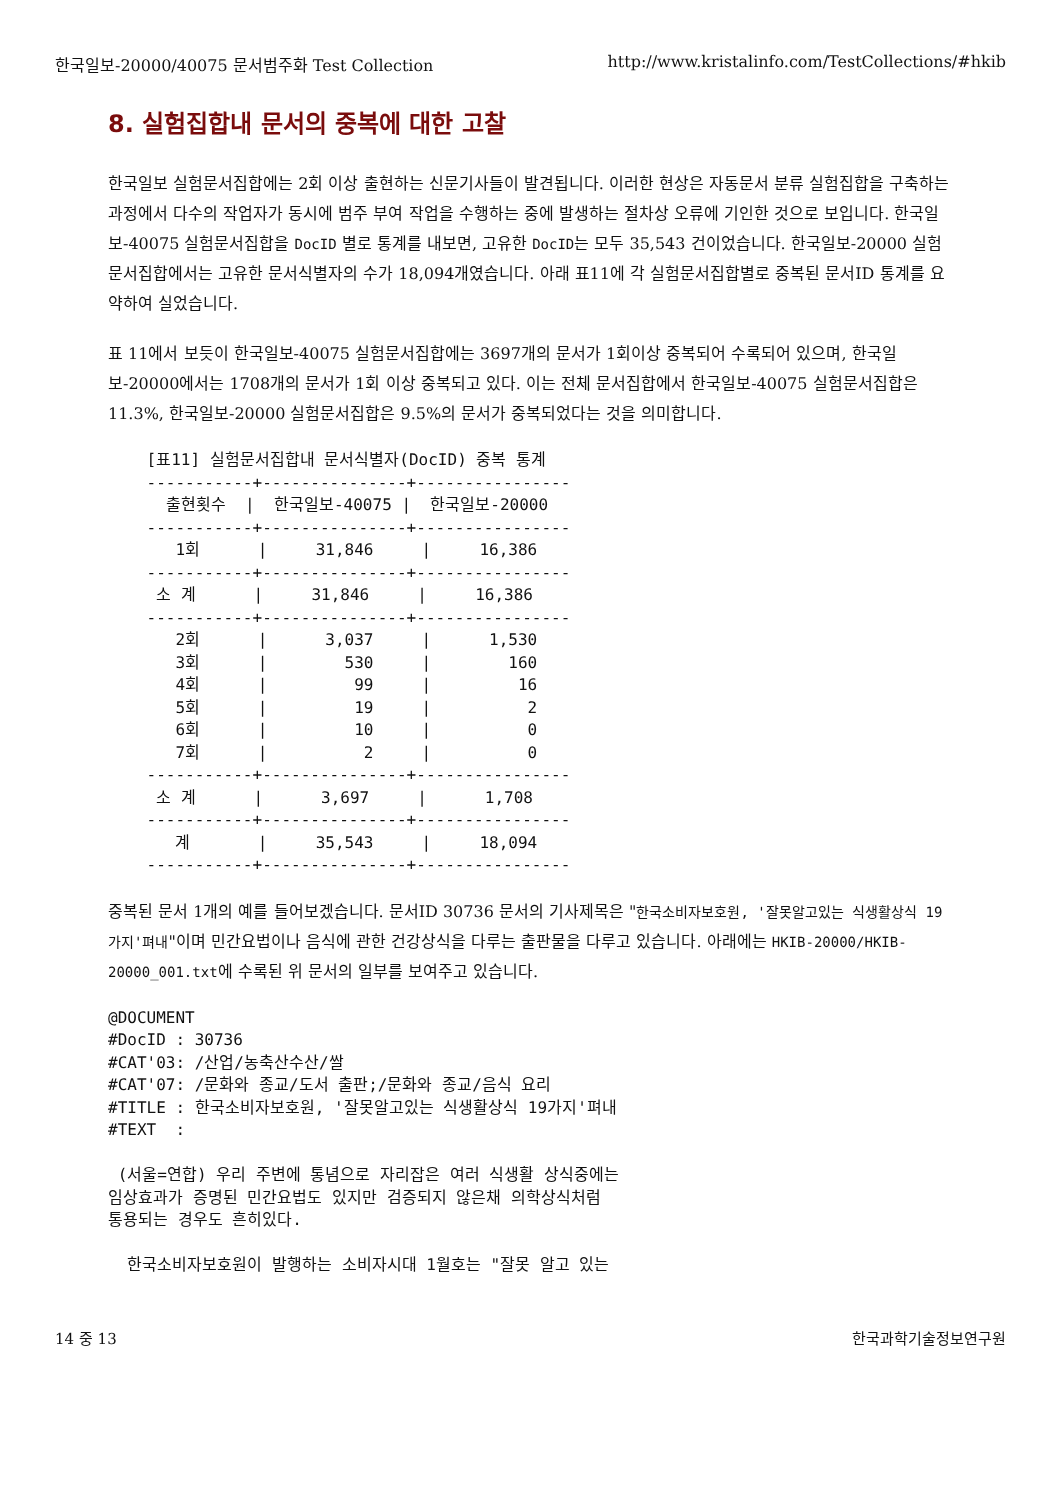한국일보-20000/40075 문서범주화 Test Collection http://www.kristalinfo.com/TestCollections/#hkib
8. 실험집합내 문서의 중복에 대한 고찰
한국일보 실험문서집합에는 2회 이상 출현하는 신문기사들이 발견됩니다. 이러한 현상은 자동문서 분류 실험집합을 구축하는 과정에서 다수의 작업자가 동시에 범주 부여 작업을 수행하는 중에 발생하는 절차상 오류에 기인한 것으로 보입니다. 한국일보-40075 실험문서집합을 DocID 별로 통계를 내보면, 고유한 DocID는 모두 35,543 건이었습니다. 한국일보-20000 실험문서집합에서는 고유한 문서식별자의 수가 18,094개였습니다. 아래 표11에 각 실험문서집합별로 중복된 문서ID 통계를 요약하여 실었습니다.
표 11에서 보듯이 한국일보-40075 실험문서집합에는 3697개의 문서가 1회이상 중복되어 수록되어 있으며, 한국일보-20000에서는 1708개의 문서가 1회 이상 중복되고 있다. 이는 전체 문서집합에서 한국일보-40075 실험문서집합은 11.3%, 한국일보-20000 실험문서집합은 9.5%의 문서가 중복되었다는 것을 의미합니다.
    [표11] 실험문서집합내 문서식별자(DocID) 중복 통계
    -----------+---------------+----------------
      출현횟수  |  한국일보-40075 |  한국일보-20000
    -----------+---------------+----------------
       1회      |     31,846     |     16,386
    -----------+---------------+----------------
     소 계      |     31,846     |     16,386
    -----------+---------------+----------------
       2회      |      3,037     |      1,530
       3회      |        530     |        160
       4회      |         99     |         16
       5회      |         19     |          2
       6회      |         10     |          0
       7회      |          2     |          0
    -----------+---------------+----------------
     소 계      |      3,697     |      1,708
    -----------+---------------+----------------
       계       |     35,543     |     18,094
    -----------+---------------+----------------
중복된 문서 1개의 예를 들어보겠습니다. 문서ID 30736 문서의 기사제목은 "한국소비자보호원, '잘못알고있는 식생활상식 19가지'펴내"이며 민간요법이나 음식에 관한 건강상식을 다루는 출판물을 다루고 있습니다. 아래에는 HKIB-20000/HKIB-20000_001.txt에 수록된 위 문서의 일부를 보여주고 있습니다.
@DOCUMENT
#DocID : 30736
#CAT'03: /산업/농축산수산/쌀
#CAT'07: /문화와 종교/도서 출판;/문화와 종교/음식 요리
#TITLE : 한국소비자보호원, '잘못알고있는 식생활상식 19가지'펴내
#TEXT  :

 (서울=연합) 우리 주변에 통념으로 자리잡은 여러 식생활 상식중에는
임상효과가 증명된 민간요법도 있지만 검증되지 않은채 의학상식처럼
통용되는 경우도 흔히있다.

  한국소비자보호원이 발행하는 소비자시대 1월호는 "잘못 알고 있는
14 중 13 한국과학기술정보연구원